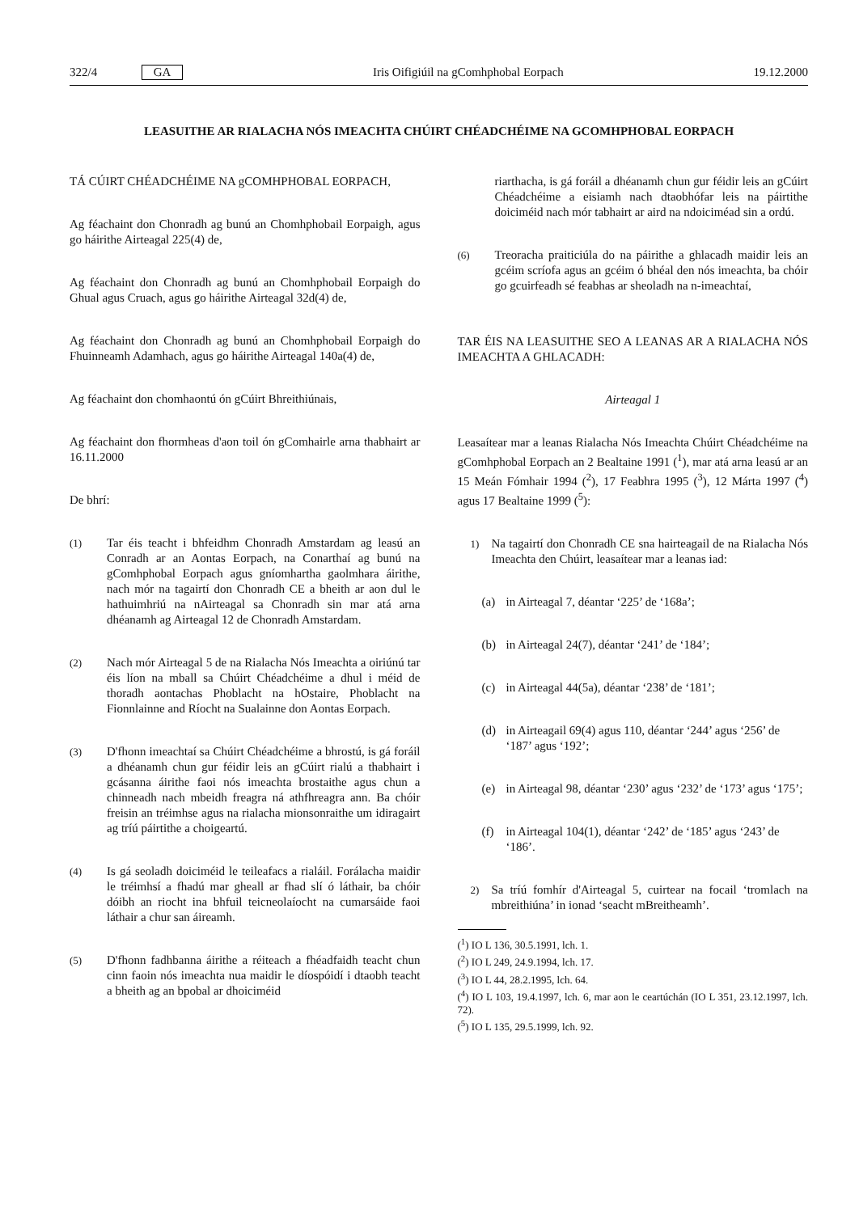322/4 GA Iris Oifigiúil na gComhphobal Eorpach 19.12.2000
LEASUITHE AR RIALACHA NÓS IMEACHTA CHÚIRT CHÉADCHÉIME NA GCOMHPHOBAL EORPACH
TÁ CÚIRT CHÉADCHÉIME NA gCOMHPHOBAL EORPACH,
Ag féachaint don Chonradh ag bunú an Chomhphobail Eorpaigh, agus go háirithe Airteagal 225(4) de,
Ag féachaint don Chonradh ag bunú an Chomhphobail Eorpaigh do Ghual agus Cruach, agus go háirithe Airteagal 32d(4) de,
Ag féachaint don Chonradh ag bunú an Chomhphobail Eorpaigh do Fhuinneamh Adamhach, agus go háirithe Airteagal 140a(4) de,
Ag féachaint don chomhaontú ón gCúirt Bhreithiúnais,
Ag féachaint don fhormheas d'aon toil ón gComhairle arna thabhairt ar 16.11.2000
De bhrí:
(1) Tar éis teacht i bhfeidhm Chonradh Amstardam ag leasú an Conradh ar an Aontas Eorpach, na Conarthaí ag bunú na gComhphobal Eorpach agus gníomhartha gaolmhara áirithe, nach mór na tagairtí don Chonradh CE a bheith ar aon dul le hathuimhriú na nAirteagal sa Chonradh sin mar atá arna dhéanamh ag Airteagal 12 de Chonradh Amstardam.
(2) Nach mór Airteagal 5 de na Rialacha Nós Imeachta a oiriúnú tar éis líon na mball sa Chúirt Chéadchéime a dhul i méid de thoradh aontachas Phoblacht na hOstaire, Phoblacht na Fionnlainne and Ríocht na Sualainne don Aontas Eorpach.
(3) D'fhonn imeachtaí sa Chúirt Chéadchéime a bhrostú, is gá foráil a dhéanamh chun gur féidir leis an gCúirt rialú a thabhairt i gcásanna áirithe faoi nós imeachta brostaithe agus chun a chinneadh nach mbeidh freagra ná athfhreagra ann. Ba chóir freisin an tréimhse agus na rialacha mionsonraithe um idiragairt ag tríú páirtithe a choigeartú.
(4) Is gá seoladh doiciméid le teileafacs a rialáil. Forálacha maidir le tréimhsí a fhadú mar gheall ar fhad slí ó láthair, ba chóir dóibh an riocht ina bhfuil teicneolaíocht na cumarsáide faoi láthair a chur san áireamh.
(5) D'fhonn fadhbanna áirithe a réiteach a fhéadfaidh teacht chun cinn faoin nós imeachta nua maidir le díospóidí i dtaobh teacht a bheith ag an bpobal ar dhoiciméid
riarthacha, is gá foráil a dhéanamh chun gur féidir leis an gCúirt Chéadchéime a eisiamh nach dtaobhófar leis na páirtithe doiciméid nach mór tabhairt ar aird na ndoiciméad sin a ordú.
(6) Treoracha praiticiúla do na páirithe a ghlacadh maidir leis an gcéim scríofa agus an gcéim ó bhéal den nós imeachta, ba chóir go gcuirfeadh sé feabhas ar sheoladh na n-imeachtaí,
TAR ÉIS NA LEASUITHE SEO A LEANAS AR A RIALACHA NÓS IMEACHTA A GHLACADH:
Airteagal 1
Leasaítear mar a leanas Rialacha Nós Imeachta Chúirt Chéadchéime na gComhphobal Eorpach an 2 Bealtaine 1991 (<sup>1</sup>), mar atá arna leasú ar an 15 Meán Fómhair 1994 (<sup>2</sup>), 17 Feabhra 1995 (<sup>3</sup>), 12 Márta 1997 (<sup>4</sup>) agus 17 Bealtaine 1999 (<sup>5</sup>):
1) Na tagairtí don Chonradh CE sna hairteagail de na Rialacha Nós Imeachta den Chúirt, leasaítear mar a leanas iad:
(a) in Airteagal 7, déantar ‘225’ de ‘168a’;
(b) in Airteagal 24(7), déantar ‘241’ de ‘184’;
(c) in Airteagal 44(5a), déantar ‘238’ de ‘181’;
(d) in Airteagail 69(4) agus 110, déantar ‘244’ agus ‘256’ de ‘187’ agus ‘192’;
(e) in Airteagal 98, déantar ‘230’ agus ‘232’ de ‘173’ agus ‘175’;
(f) in Airteagal 104(1), déantar ‘242’ de ‘185’ agus ‘243’ de ‘186’.
2) Sa tríú fomhír d'Airteagal 5, cuirtear na focail ‘tromlach na mbreithiúna’ in ionad ‘seacht mBreitheamh’.
(<sup>1</sup>) IO L 136, 30.5.1991, lch. 1.
(<sup>2</sup>) IO L 249, 24.9.1994, lch. 17.
(<sup>3</sup>) IO L 44, 28.2.1995, lch. 64.
(<sup>4</sup>) IO L 103, 19.4.1997, lch. 6, mar aon le ceartúchán (IO L 351, 23.12.1997, lch. 72).
(<sup>5</sup>) IO L 135, 29.5.1999, lch. 92.